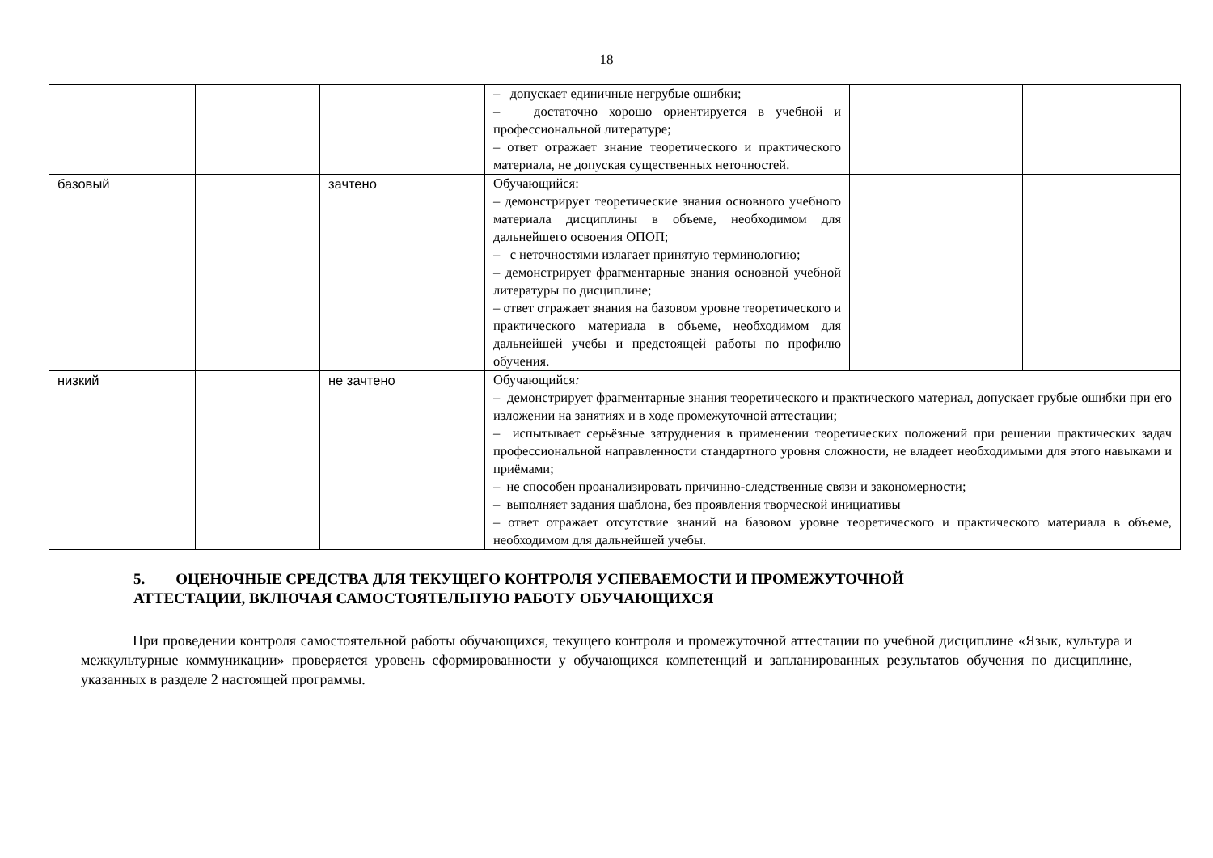18
| | | | – допускает единичные негрубые ошибки; – достаточно хорошо ориентируется в учебной и профессиональной литературе; – ответ отражает знание теоретического и практического материала, не допуская существенных неточностей. | | |
| базовый | | зачтено | Обучающийся: – демонстрирует теоретические знания основного учебного материала дисциплины в объеме, необходимом для дальнейшего освоения ОПОП; – с неточностями излагает принятую терминологию; – демонстрирует фрагментарные знания основной учебной литературы по дисциплине; – ответ отражает знания на базовом уровне теоретического и практического материала в объеме, необходимом для дальнейшей учебы и предстоящей работы по профилю обучения. | | |
| низкий | | не зачтено | Обучающийся : – демонстрирует фрагментарные знания теоретического и практического материал, допускает грубые ошибки при его изложении на занятиях и в ходе промежуточной аттестации; – испытывает серьёзные затруднения в применении теоретических положений при решении практических задач профессиональной направленности стандартного уровня сложности, не владеет необходимыми для этого навыками и приёмами; – не способен проанализировать причинно-следственные связи и закономерности; – выполняет задания шаблона, без проявления творческой инициативы – ответ отражает отсутствие знаний на базовом уровне теоретического и практического материала в объеме, необходимом для дальнейшей учебы. | | |
5. ОЦЕНОЧНЫЕ СРЕДСТВА ДЛЯ ТЕКУЩЕГО КОНТРОЛЯ УСПЕВАЕМОСТИ И ПРОМЕЖУТОЧНОЙ
АТТЕСТАЦИИ, ВКЛЮЧАЯ САМОСТОЯТЕЛЬНУЮ РАБОТУ ОБУЧАЮЩИХСЯ
При проведении контроля самостоятельной работы обучающихся, текущего контроля и промежуточной аттестации по учебной дисциплине «Язык, культура и межкультурные коммуникации» проверяется уровень сформированности у обучающихся компетенций и запланированных результатов обучения по дисциплине, указанных в разделе 2 настоящей программы.